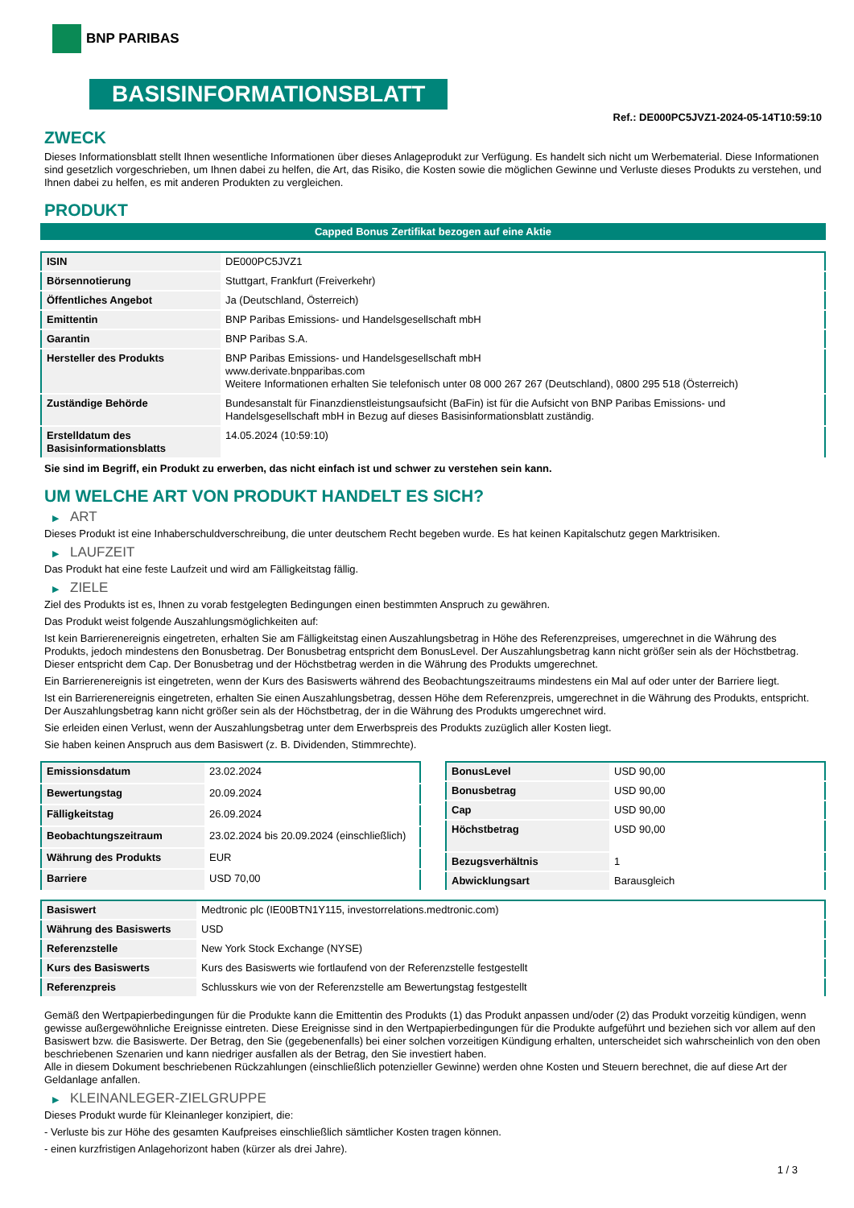BNP PARIBAS
BASISINFORMATIONSBLATT
Ref.: DE000PC5JVZ1-2024-05-14T10:59:10
ZWECK
Dieses Informationsblatt stellt Ihnen wesentliche Informationen über dieses Anlageprodukt zur Verfügung. Es handelt sich nicht um Werbematerial. Diese Informationen sind gesetzlich vorgeschrieben, um Ihnen dabei zu helfen, die Art, das Risiko, die Kosten sowie die möglichen Gewinne und Verluste dieses Produkts zu verstehen, und Ihnen dabei zu helfen, es mit anderen Produkten zu vergleichen.
PRODUKT
Capped Bonus Zertifikat bezogen auf eine Aktie
| ISIN | DE000PC5JVZ1 |
| Börsennotierung | Stuttgart, Frankfurt (Freiverkehr) |
| Öffentliches Angebot | Ja (Deutschland, Österreich) |
| Emittentin | BNP Paribas Emissions- und Handelsgesellschaft mbH |
| Garantin | BNP Paribas S.A. |
| Hersteller des Produkts | BNP Paribas Emissions- und Handelsgesellschaft mbH www.derivate.bnpparibas.com Weitere Informationen erhalten Sie telefonisch unter 08 000 267 267 (Deutschland), 0800 295 518 (Österreich) |
| Zuständige Behörde | Bundesanstalt für Finanzdienstleistungsaufsicht (BaFin) ist für die Aufsicht von BNP Paribas Emissions- und Handelsgesellschaft mbH in Bezug auf dieses Basisinformationsblatt zuständig. |
| Erstelldatum des Basisinformationsblatts | 14.05.2024 (10:59:10) |
Sie sind im Begriff, ein Produkt zu erwerben, das nicht einfach ist und schwer zu verstehen sein kann.
UM WELCHE ART VON PRODUKT HANDELT ES SICH?
▶ ART
Dieses Produkt ist eine Inhaberschuldverschreibung, die unter deutschem Recht begeben wurde. Es hat keinen Kapitalschutz gegen Marktrisiken.
▶ LAUFZEIT
Das Produkt hat eine feste Laufzeit und wird am Fälligkeitstag fällig.
▶ ZIELE
Ziel des Produkts ist es, Ihnen zu vorab festgelegten Bedingungen einen bestimmten Anspruch zu gewähren.
Das Produkt weist folgende Auszahlungsmöglichkeiten auf:
Ist kein Barrierenereignis eingetreten, erhalten Sie am Fälligkeitstag einen Auszahlungsbetrag in Höhe des Referenzpreises, umgerechnet in die Währung des Produkts, jedoch mindestens den Bonusbetrag. Der Bonusbetrag entspricht dem BonusLevel. Der Auszahlungsbetrag kann nicht größer sein als der Höchstbetrag. Dieser entspricht dem Cap. Der Bonusbetrag und der Höchstbetrag werden in die Währung des Produkts umgerechnet.
Ein Barrierenereignis ist eingetreten, wenn der Kurs des Basiswerts während des Beobachtungszeitraums mindestens ein Mal auf oder unter der Barriere liegt.
Ist ein Barrierenereignis eingetreten, erhalten Sie einen Auszahlungsbetrag, dessen Höhe dem Referenzpreis, umgerechnet in die Währung des Produkts, entspricht. Der Auszahlungsbetrag kann nicht größer sein als der Höchstbetrag, der in die Währung des Produkts umgerechnet wird.
Sie erleiden einen Verlust, wenn der Auszahlungsbetrag unter dem Erwerbspreis des Produkts zuzüglich aller Kosten liegt.
Sie haben keinen Anspruch aus dem Basiswert (z. B. Dividenden, Stimmrechte).
| Emissionsdatum | 23.02.2024 |
| Bewertungstag | 20.09.2024 |
| Fälligkeitstag | 26.09.2024 |
| Beobachtungszeitraum | 23.02.2024 bis 20.09.2024 (einschließlich) |
| Währung des Produkts | EUR |
| Barriere | USD 70,00 |
| BonusLevel | USD 90,00 |
| Bonusbetrag | USD 90,00 |
| Cap | USD 90,00 |
| Höchstbetrag | USD 90,00 |
| Bezugsverhältnis | 1 |
| Abwicklungsart | Barausgleich |
| Basiswert | Medtronic plc (IE00BTN1Y115, investorrelations.medtronic.com) |
| Währung des Basiswerts | USD |
| Referenzstelle | New York Stock Exchange (NYSE) |
| Kurs des Basiswerts | Kurs des Basiswerts wie fortlaufend von der Referenzstelle festgestellt |
| Referenzpreis | Schlusskurs wie von der Referenzstelle am Bewertungstag festgestellt |
Gemäß den Wertpapierbedingungen für die Produkte kann die Emittentin des Produkts (1) das Produkt anpassen und/oder (2) das Produkt vorzeitig kündigen, wenn gewisse außergewöhnliche Ereignisse eintreten. Diese Ereignisse sind in den Wertpapierbedingungen für die Produkte aufgeführt und beziehen sich vor allem auf den Basiswert bzw. die Basiswerte. Der Betrag, den Sie (gegebenenfalls) bei einer solchen vorzeitigen Kündigung erhalten, unterscheidet sich wahrscheinlich von den oben beschriebenen Szenarien und kann niedriger ausfallen als der Betrag, den Sie investiert haben.
Alle in diesem Dokument beschriebenen Rückzahlungen (einschließlich potenzieller Gewinne) werden ohne Kosten und Steuern berechnet, die auf diese Art der Geldanlage anfallen.
▶ KLEINANLEGER-ZIELGRUPPE
Dieses Produkt wurde für Kleinanleger konzipiert, die:
- Verluste bis zur Höhe des gesamten Kaufpreises einschließlich sämtlicher Kosten tragen können.
- einen kurzfristigen Anlagehorizont haben (kürzer als drei Jahre).
1 / 3